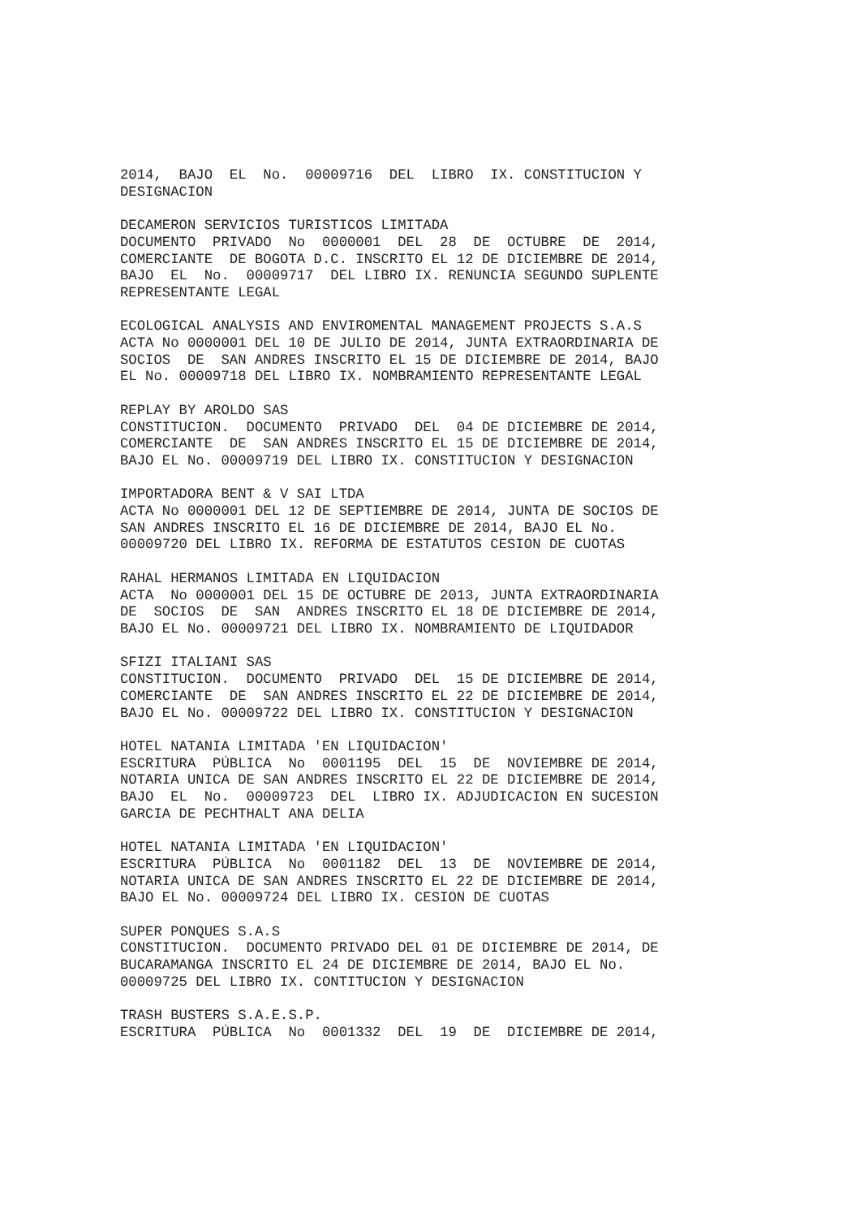2014,  BAJO  EL  No.  00009716  DEL  LIBRO  IX. CONSTITUCION Y
DESIGNACION

DECAMERON SERVICIOS TURISTICOS LIMITADA
DOCUMENTO  PRIVADO  No  0000001  DEL  28  DE  OCTUBRE  DE  2014,
COMERCIANTE  DE BOGOTA D.C. INSCRITO EL 12 DE DICIEMBRE DE 2014,
BAJO  EL  No.  00009717  DEL LIBRO IX. RENUNCIA SEGUNDO SUPLENTE
REPRESENTANTE LEGAL

ECOLOGICAL ANALYSIS AND ENVIROMENTAL MANAGEMENT PROJECTS S.A.S
ACTA No 0000001 DEL 10 DE JULIO DE 2014, JUNTA EXTRAORDINARIA DE
SOCIOS  DE  SAN ANDRES INSCRITO EL 15 DE DICIEMBRE DE 2014, BAJO
EL No. 00009718 DEL LIBRO IX. NOMBRAMIENTO REPRESENTANTE LEGAL

REPLAY BY AROLDO SAS
CONSTITUCION.  DOCUMENTO  PRIVADO  DEL  04 DE DICIEMBRE DE 2014,
COMERCIANTE  DE  SAN ANDRES INSCRITO EL 15 DE DICIEMBRE DE 2014,
BAJO EL No. 00009719 DEL LIBRO IX. CONSTITUCION Y DESIGNACION

IMPORTADORA BENT & V SAI LTDA
ACTA No 0000001 DEL 12 DE SEPTIEMBRE DE 2014, JUNTA DE SOCIOS DE
SAN ANDRES INSCRITO EL 16 DE DICIEMBRE DE 2014, BAJO EL No.
00009720 DEL LIBRO IX. REFORMA DE ESTATUTOS CESION DE CUOTAS

RAHAL HERMANOS LIMITADA EN LIQUIDACION
ACTA  No 0000001 DEL 15 DE OCTUBRE DE 2013, JUNTA EXTRAORDINARIA
DE  SOCIOS  DE  SAN  ANDRES INSCRITO EL 18 DE DICIEMBRE DE 2014,
BAJO EL No. 00009721 DEL LIBRO IX. NOMBRAMIENTO DE LIQUIDADOR

SFIZI ITALIANI SAS
CONSTITUCION.  DOCUMENTO  PRIVADO  DEL  15 DE DICIEMBRE DE 2014,
COMERCIANTE  DE  SAN ANDRES INSCRITO EL 22 DE DICIEMBRE DE 2014,
BAJO EL No. 00009722 DEL LIBRO IX. CONSTITUCION Y DESIGNACION

HOTEL NATANIA LIMITADA 'EN LIQUIDACION'
ESCRITURA  PÚBLICA  No  0001195  DEL  15  DE  NOVIEMBRE DE 2014,
NOTARIA UNICA DE SAN ANDRES INSCRITO EL 22 DE DICIEMBRE DE 2014,
BAJO  EL  No.  00009723  DEL  LIBRO IX. ADJUDICACION EN SUCESION
GARCIA DE PECHTHALT ANA DELIA

HOTEL NATANIA LIMITADA 'EN LIQUIDACION'
ESCRITURA  PÚBLICA  No  0001182  DEL  13  DE  NOVIEMBRE DE 2014,
NOTARIA UNICA DE SAN ANDRES INSCRITO EL 22 DE DICIEMBRE DE 2014,
BAJO EL No. 00009724 DEL LIBRO IX. CESION DE CUOTAS

SUPER PONQUES S.A.S
CONSTITUCION.  DOCUMENTO PRIVADO DEL 01 DE DICIEMBRE DE 2014, DE
BUCARAMANGA INSCRITO EL 24 DE DICIEMBRE DE 2014, BAJO EL No.
00009725 DEL LIBRO IX. CONTITUCION Y DESIGNACION

TRASH BUSTERS S.A.E.S.P.
ESCRITURA  PÚBLICA  No  0001332  DEL  19  DE  DICIEMBRE DE 2014,